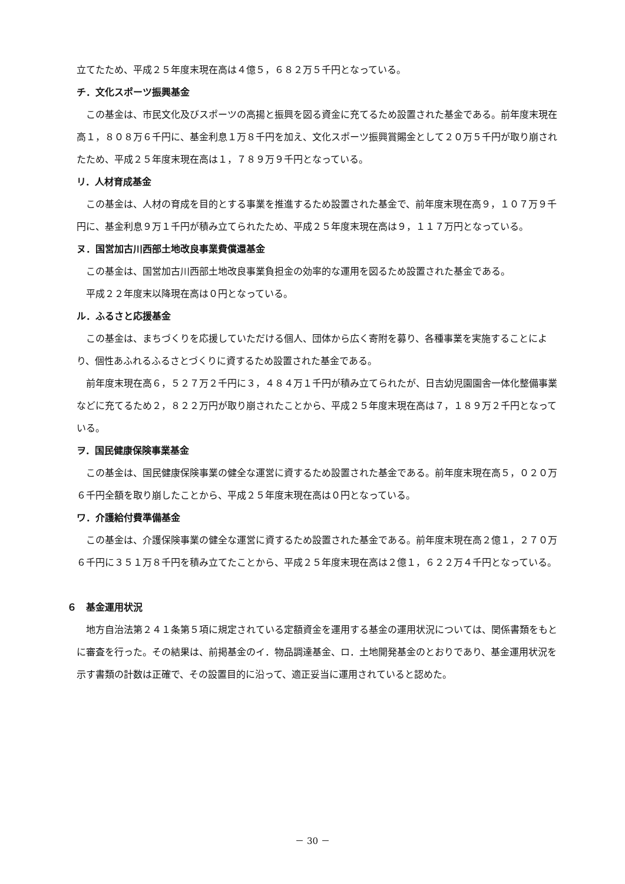立てたため、平成２５年度末現在高は４億５，６８２万５千円となっている。
チ．文化スポーツ振興基金
この基金は、市民文化及びスポーツの高揚と振興を図る資金に充てるため設置された基金である。前年度末現在高１，８０８万６千円に、基金利息１万８千円を加え、文化スポーツ振興賞賜金として２０万５千円が取り崩されたため、平成２５年度末現在高は１，７８９万９千円となっている。
リ．人材育成基金
この基金は、人材の育成を目的とする事業を推進するため設置された基金で、前年度末現在高９，１０７万９千円に、基金利息９万１千円が積み立てられたため、平成２５年度末現在高は９，１１７万円となっている。
ヌ．国営加古川西部土地改良事業費償還基金
この基金は、国営加古川西部土地改良事業負担金の効率的な運用を図るため設置された基金である。
平成２２年度末以降現在高は０円となっている。
ル．ふるさと応援基金
この基金は、まちづくりを応援していただける個人、団体から広く寄附を募り、各種事業を実施することにより、個性あふれるふるさとづくりに資するため設置された基金である。
前年度末現在高６，５２７万２千円に３，４８４万１千円が積み立てられたが、日吉幼児園園舎一体化整備事業などに充てるため２，８２２万円が取り崩されたことから、平成２５年度末現在高は７，１８９万２千円となっている。
ヲ．国民健康保険事業基金
この基金は、国民健康保険事業の健全な運営に資するため設置された基金である。前年度末現在高５，０２０万６千円全額を取り崩したことから、平成２５年度末現在高は０円となっている。
ワ．介護給付費準備基金
この基金は、介護保険事業の健全な運営に資するため設置された基金である。前年度末現在高２億１，２７０万６千円に３５１万８千円を積み立てたことから、平成２５年度末現在高は２億１，６２２万４千円となっている。
６　基金運用状況
地方自治法第２４１条第５項に規定されている定額資金を運用する基金の運用状況については、関係書類をもとに審査を行った。その結果は、前掲基金のイ．物品調達基金、ロ．土地開発基金のとおりであり、基金運用状況を示す書類の計数は正確で、その設置目的に沿って、適正妥当に運用されていると認めた。
－ 30 －